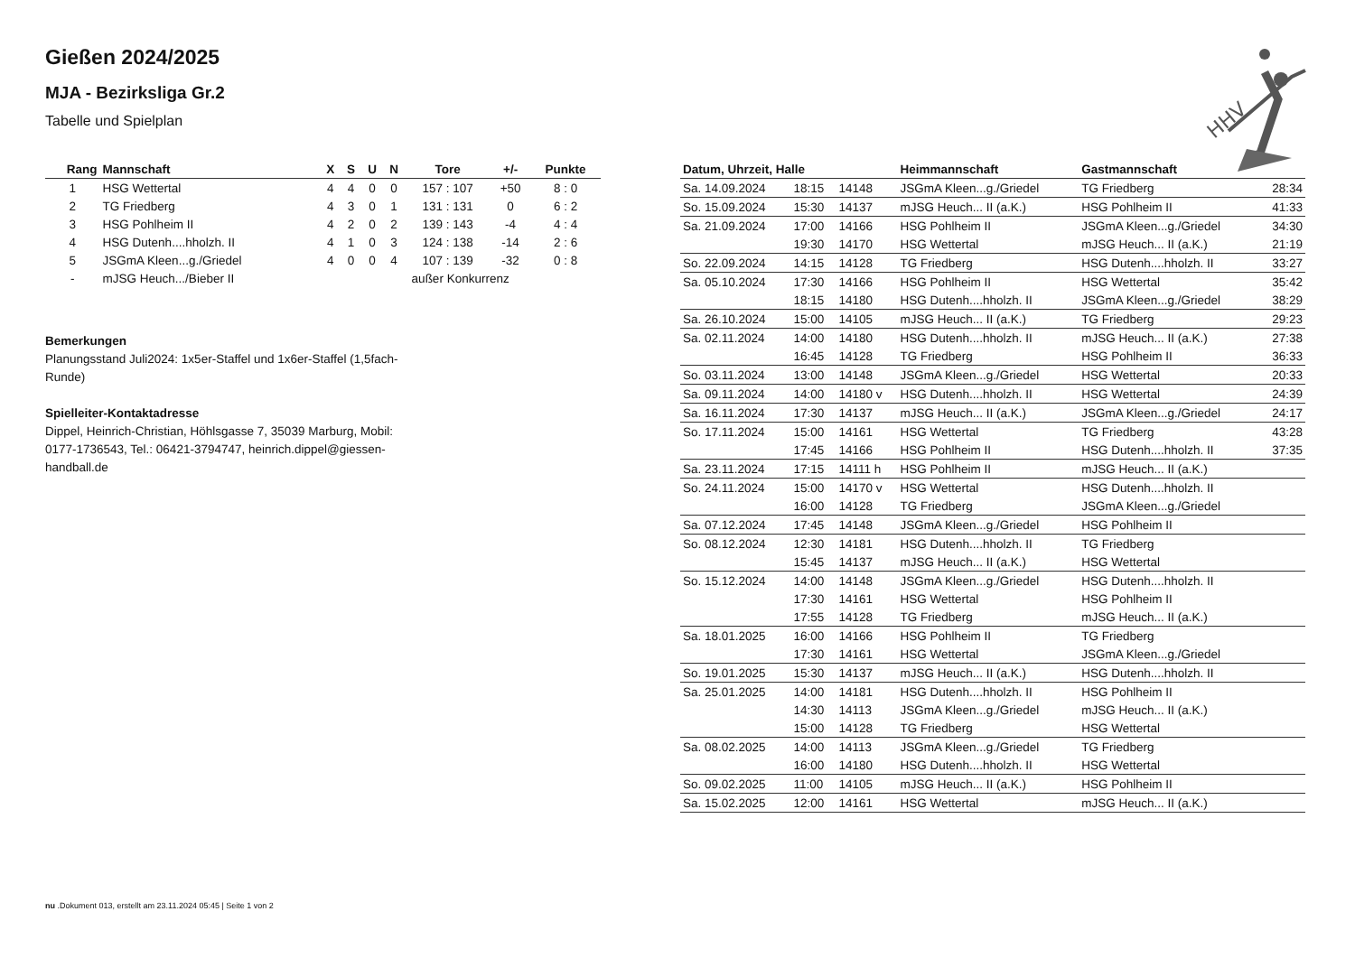Gießen 2024/2025
MJA - Bezirksliga Gr.2
Tabelle und Spielplan
| Rang | Mannschaft | X | S | U | N | Tore | +/- | Punkte |
| --- | --- | --- | --- | --- | --- | --- | --- | --- |
| 1 | HSG Wettertal | 4 | 4 | 0 | 0 | 157 : 107 | +50 | 8 : 0 |
| 2 | TG Friedberg | 4 | 3 | 0 | 1 | 131 : 131 | 0 | 6 : 2 |
| 3 | HSG Pohlheim II | 4 | 2 | 0 | 2 | 139 : 143 | -4 | 4 : 4 |
| 4 | HSG Dutenh....hholzh. II | 4 | 1 | 0 | 3 | 124 : 138 | -14 | 2 : 6 |
| 5 | JSGmA Kleen...g./Griedel | 4 | 0 | 0 | 4 | 107 : 139 | -32 | 0 : 8 |
| - | mJSG Heuch.../Bieber II | außer Konkurrenz | | | | | | |
Bemerkungen
Planungsstand Juli2024: 1x5er-Staffel und 1x6er-Staffel (1,5fach-Runde)
Spielleiter-Kontaktadresse
Dippel, Heinrich-Christian, Höhlsgasse 7, 35039 Marburg, Mobil: 0177-1736543, Tel.: 06421-3794747, heinrich.dippel@giessen-handball.de
| Datum, Uhrzeit, Halle | | | Heimmannschaft | Gastmannschaft | |
| --- | --- | --- | --- | --- | --- |
| Sa. 14.09.2024 | 18:15 | 14148 | JSGmA Kleen...g./Griedel | TG Friedberg | 28:34 |
| So. 15.09.2024 | 15:30 | 14137 | mJSG Heuch... II (a.K.) | HSG Pohlheim II | 41:33 |
| Sa. 21.09.2024 | 17:00 | 14166 | HSG Pohlheim II | JSGmA Kleen...g./Griedel | 34:30 |
| | 19:30 | 14170 | HSG Wettertal | mJSG Heuch... II (a.K.) | 21:19 |
| So. 22.09.2024 | 14:15 | 14128 | TG Friedberg | HSG Dutenh....hholzh. II | 33:27 |
| Sa. 05.10.2024 | 17:30 | 14166 | HSG Pohlheim II | HSG Wettertal | 35:42 |
| | 18:15 | 14180 | HSG Dutenh....hholzh. II | JSGmA Kleen...g./Griedel | 38:29 |
| Sa. 26.10.2024 | 15:00 | 14105 | mJSG Heuch... II (a.K.) | TG Friedberg | 29:23 |
| Sa. 02.11.2024 | 14:00 | 14180 | HSG Dutenh....hholzh. II | mJSG Heuch... II (a.K.) | 27:38 |
| | 16:45 | 14128 | TG Friedberg | HSG Pohlheim II | 36:33 |
| So. 03.11.2024 | 13:00 | 14148 | JSGmA Kleen...g./Griedel | HSG Wettertal | 20:33 |
| Sa. 09.11.2024 | 14:00 | 14180 v | HSG Dutenh....hholzh. II | HSG Wettertal | 24:39 |
| Sa. 16.11.2024 | 17:30 | 14137 | mJSG Heuch... II (a.K.) | JSGmA Kleen...g./Griedel | 24:17 |
| So. 17.11.2024 | 15:00 | 14161 | HSG Wettertal | TG Friedberg | 43:28 |
| | 17:45 | 14166 | HSG Pohlheim II | HSG Dutenh....hholzh. II | 37:35 |
| Sa. 23.11.2024 | 17:15 | 14111 h | HSG Pohlheim II | mJSG Heuch... II (a.K.) | |
| So. 24.11.2024 | 15:00 | 14170 v | HSG Wettertal | HSG Dutenh....hholzh. II | |
| | 16:00 | 14128 | TG Friedberg | JSGmA Kleen...g./Griedel | |
| Sa. 07.12.2024 | 17:45 | 14148 | JSGmA Kleen...g./Griedel | HSG Pohlheim II | |
| So. 08.12.2024 | 12:30 | 14181 | HSG Dutenh....hholzh. II | TG Friedberg | |
| | 15:45 | 14137 | mJSG Heuch... II (a.K.) | HSG Wettertal | |
| So. 15.12.2024 | 14:00 | 14148 | JSGmA Kleen...g./Griedel | HSG Dutenh....hholzh. II | |
| | 17:30 | 14161 | HSG Wettertal | HSG Pohlheim II | |
| | 17:55 | 14128 | TG Friedberg | mJSG Heuch... II (a.K.) | |
| Sa. 18.01.2025 | 16:00 | 14166 | HSG Pohlheim II | TG Friedberg | |
| | 17:30 | 14161 | HSG Wettertal | JSGmA Kleen...g./Griedel | |
| So. 19.01.2025 | 15:30 | 14137 | mJSG Heuch... II (a.K.) | HSG Dutenh....hholzh. II | |
| Sa. 25.01.2025 | 14:00 | 14181 | HSG Dutenh....hholzh. II | HSG Pohlheim II | |
| | 14:30 | 14113 | JSGmA Kleen...g./Griedel | mJSG Heuch... II (a.K.) | |
| | 15:00 | 14128 | TG Friedberg | HSG Wettertal | |
| Sa. 08.02.2025 | 14:00 | 14113 | JSGmA Kleen...g./Griedel | TG Friedberg | |
| | 16:00 | 14180 | HSG Dutenh....hholzh. II | HSG Wettertal | |
| So. 09.02.2025 | 11:00 | 14105 | mJSG Heuch... II (a.K.) | HSG Pohlheim II | |
| Sa. 15.02.2025 | 12:00 | 14161 | HSG Wettertal | mJSG Heuch... II (a.K.) | |
HHV
nu .Dokument 013, erstellt am 23.11.2024 05:45 | Seite 1 von 2